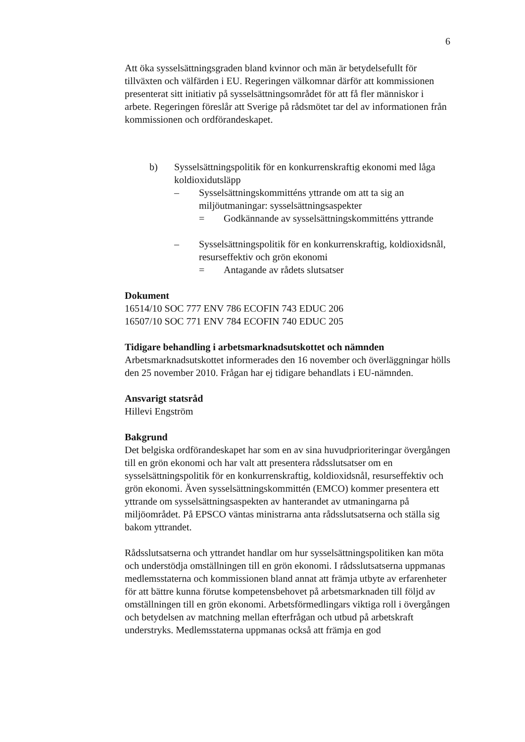6
Att öka sysselsättningsgraden bland kvinnor och män är betydelsefullt för tillväxten och välfärden i EU. Regeringen välkomnar därför att kommissionen presenterat sitt initiativ på sysselsättningsområdet för att få fler människor i arbete. Regeringen föreslår att Sverige på rådsmötet tar del av informationen från kommissionen och ordförandeskapet.
b) Sysselsättningspolitik för en konkurrenskraftig ekonomi med låga koldioxidutsläpp
– Sysselsättningskommitténs yttrande om att ta sig an miljöutmaningar: sysselsättningsaspekter
= Godkännande av sysselsättningskommitténs yttrande
– Sysselsättningspolitik för en konkurrenskraftig, koldioxidsnål, resurseffektiv och grön ekonomi
= Antagande av rådets slutsatser
Dokument
16514/10 SOC 777 ENV 786 ECOFIN 743 EDUC 206
16507/10 SOC 771 ENV 784 ECOFIN 740 EDUC 205
Tidigare behandling i arbetsmarknadsutskottet och nämnden
Arbetsmarknadsutskottet informerades den 16 november och överläggningar hölls den 25 november 2010. Frågan har ej tidigare behandlats i EU-nämnden.
Ansvarigt statsråd
Hillevi Engström
Bakgrund
Det belgiska ordförandeskapet har som en av sina huvudprioriteringar övergången till en grön ekonomi och har valt att presentera rådsslutsatser om en sysselsättningspolitik för en konkurrenskraftig, koldioxidsnål, resurseffektiv och grön ekonomi. Även sysselsättningskommittén (EMCO) kommer presentera ett yttrande om sysselsättningsaspekten av hanterandet av utmaningarna på miljöområdet. På EPSCO väntas ministrarna anta rådsslutsatserna och ställa sig bakom yttrandet.
Rådsslutsatserna och yttrandet handlar om hur sysselsättningspolitiken kan möta och understödja omställningen till en grön ekonomi. I rådsslutsatserna uppmanas medlemsstaterna och kommissionen bland annat att främja utbyte av erfarenheter för att bättre kunna förutse kompetensbehovet på arbetsmarknaden till följd av omställningen till en grön ekonomi. Arbetsförmedlingars viktiga roll i övergången och betydelsen av matchning mellan efterfrågan och utbud på arbetskraft understryks. Medlemsstaterna uppmanas också att främja en god